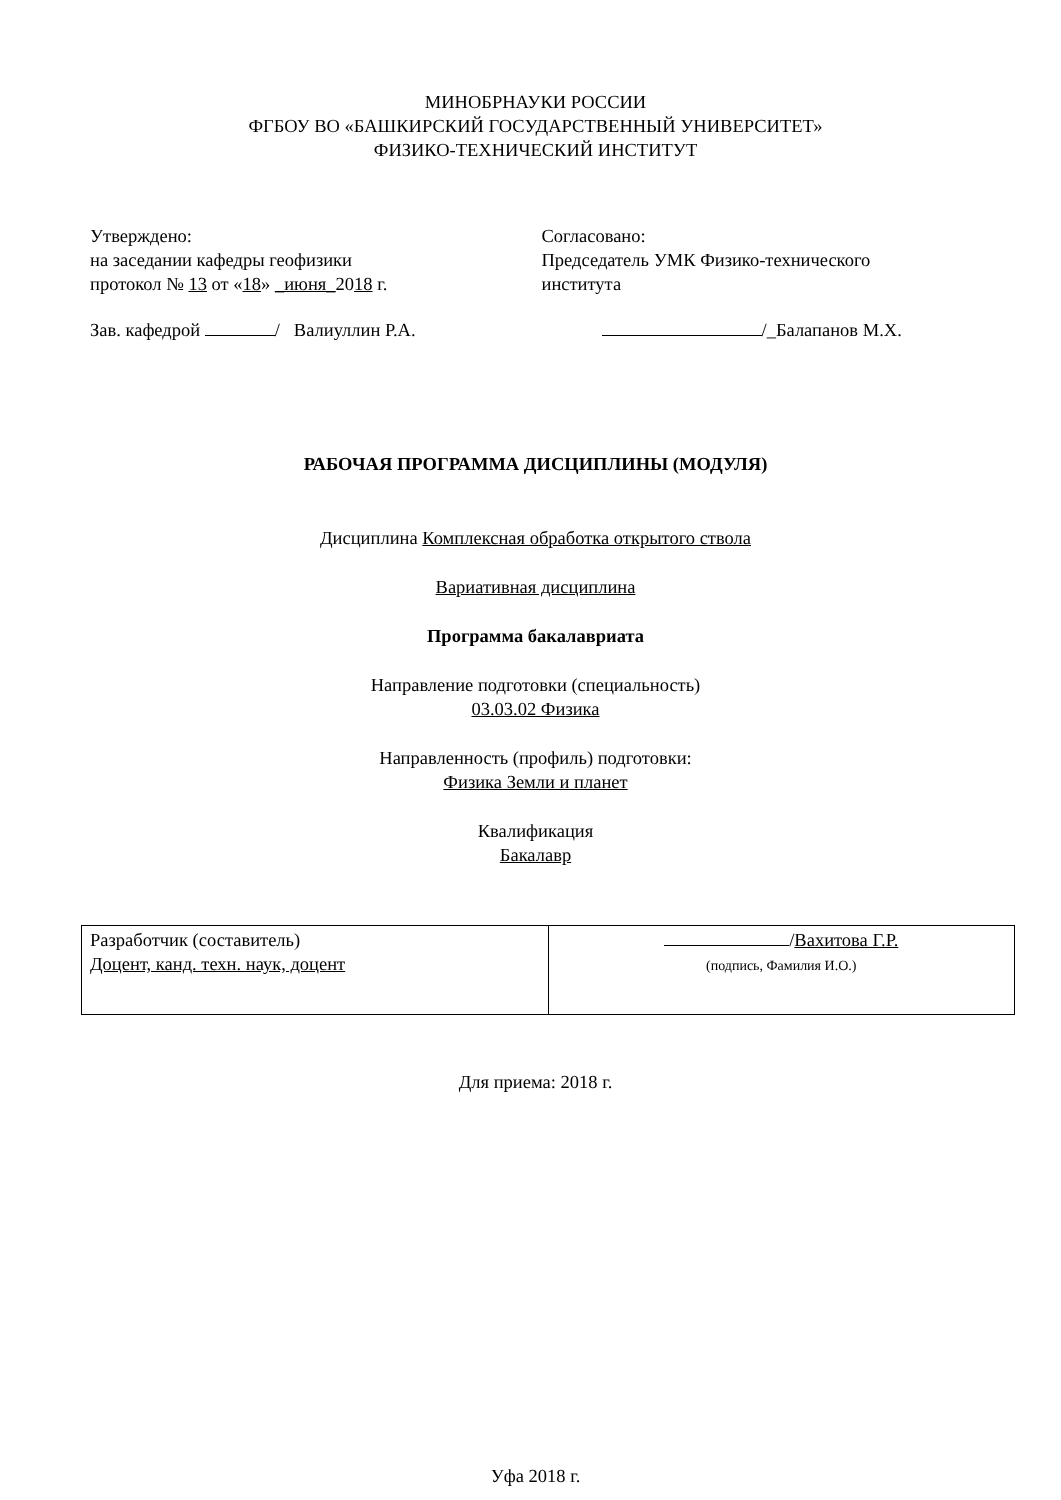МИНОБРНАУКИ РОССИИ
ФГБОУ ВО «БАШКИРСКИЙ ГОСУДАРСТВЕННЫЙ УНИВЕРСИТЕТ»
ФИЗИКО-ТЕХНИЧЕСКИЙ ИНСТИТУТ
Утверждено:
на заседании кафедры геофизики
протокол № 13 от «18» _июня_2018 г.
Зав. кафедрой / Валиуллин Р.А.
Согласовано:
Председатель УМК Физико-технического
института
/_Балапанов М.Х.
РАБОЧАЯ ПРОГРАММА ДИСЦИПЛИНЫ (МОДУЛЯ)
Дисциплина Комплексная обработка открытого ствола
Вариативная дисциплина
Программа бакалавриата
Направление подготовки (специальность)
03.03.02 Физика
Направленность (профиль) подготовки:
Физика Земли и планет
Квалификация
Бакалавр
| Разработчик (составитель) Доцент, канд. техн. наук, доцент | / Вахитова Г.Р. (подпись, Фамилия И.О.) |
Для приема: 2018 г.
Уфа 2018 г.